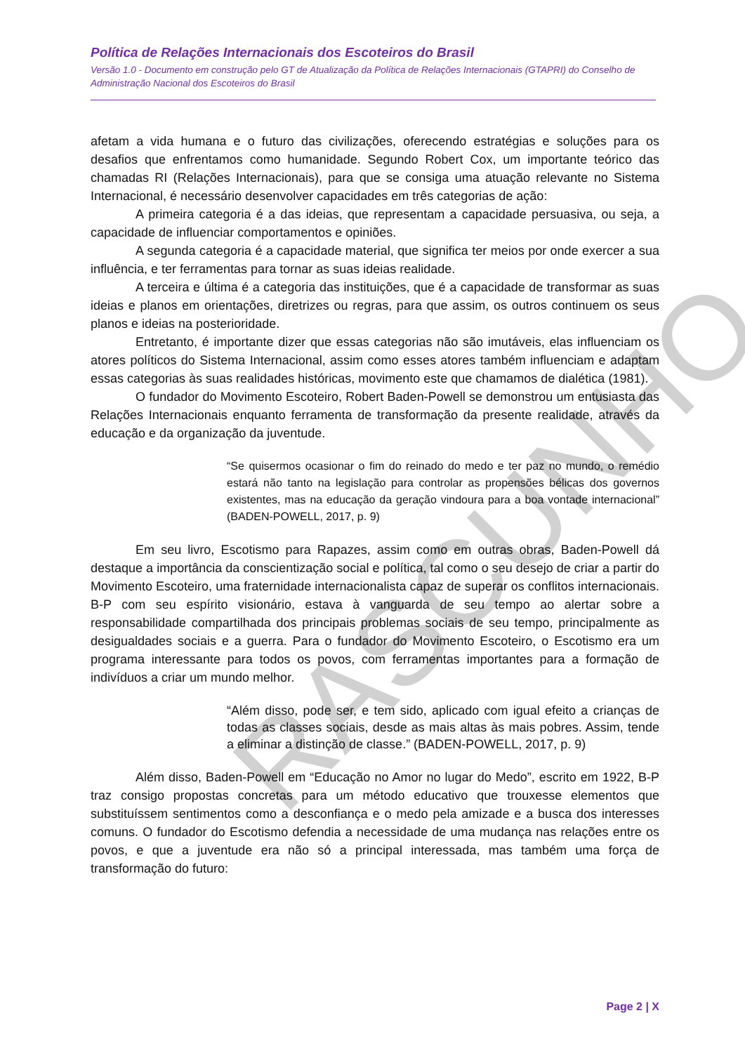RASCUNHO
Política de Relações Internacionais dos Escoteiros do Brasil
Versão 1.0 - Documento em construção pelo GT de Atualização da Política de Relações Internacionais (GTAPRI) do Conselho de Administração Nacional dos Escoteiros do Brasil
afetam a vida humana e o futuro das civilizações, oferecendo estratégias e soluções para os desafios que enfrentamos como humanidade. Segundo Robert Cox, um importante teórico das chamadas RI (Relações Internacionais), para que se consiga uma atuação relevante no Sistema Internacional, é necessário desenvolver capacidades em três categorias de ação:
A primeira categoria é a das ideias, que representam a capacidade persuasiva, ou seja, a capacidade de influenciar comportamentos e opiniões.
A segunda categoria é a capacidade material, que significa ter meios por onde exercer a sua influência, e ter ferramentas para tornar as suas ideias realidade.
A terceira e última é a categoria das instituições, que é a capacidade de transformar as suas ideias e planos em orientações, diretrizes ou regras, para que assim, os outros continuem os seus planos e ideias na posterioridade.
Entretanto, é importante dizer que essas categorias não são imutáveis, elas influenciam os atores políticos do Sistema Internacional, assim como esses atores também influenciam e adaptam essas categorias às suas realidades históricas, movimento este que chamamos de dialética (1981).
O fundador do Movimento Escoteiro, Robert Baden-Powell se demonstrou um entusiasta das Relações Internacionais enquanto ferramenta de transformação da presente realidade, através da educação e da organização da juventude.
“Se quisermos ocasionar o fim do reinado do medo e ter paz no mundo, o remédio estará não tanto na legislação para controlar as propensões bélicas dos governos existentes, mas na educação da geração vindoura para a boa vontade internacional” (BADEN-POWELL, 2017, p. 9)
Em seu livro, Escotismo para Rapazes, assim como em outras obras, Baden-Powell dá destaque a importância da conscientização social e política, tal como o seu desejo de criar a partir do Movimento Escoteiro, uma fraternidade internacionalista capaz de superar os conflitos internacionais. B-P com seu espírito visionário, estava à vanguarda de seu tempo ao alertar sobre a responsabilidade compartilhada dos principais problemas sociais de seu tempo, principalmente as desigualdades sociais e a guerra. Para o fundador do Movimento Escoteiro, o Escotismo era um programa interessante para todos os povos, com ferramentas importantes para a formação de indivíduos a criar um mundo melhor.
“Além disso, pode ser, e tem sido, aplicado com igual efeito a crianças de todas as classes sociais, desde as mais altas às mais pobres. Assim, tende a eliminar a distinção de classe.” (BADEN-POWELL, 2017, p. 9)
Além disso, Baden-Powell em “Educação no Amor no lugar do Medo”, escrito em 1922, B-P traz consigo propostas concretas para um método educativo que trouxesse elementos que substituíssem sentimentos como a desconfiança e o medo pela amizade e a busca dos interesses comuns. O fundador do Escotismo defendia a necessidade de uma mudança nas relações entre os povos, e que a juventude era não só a principal interessada, mas também uma força de transformação do futuro:
Page 2 | X